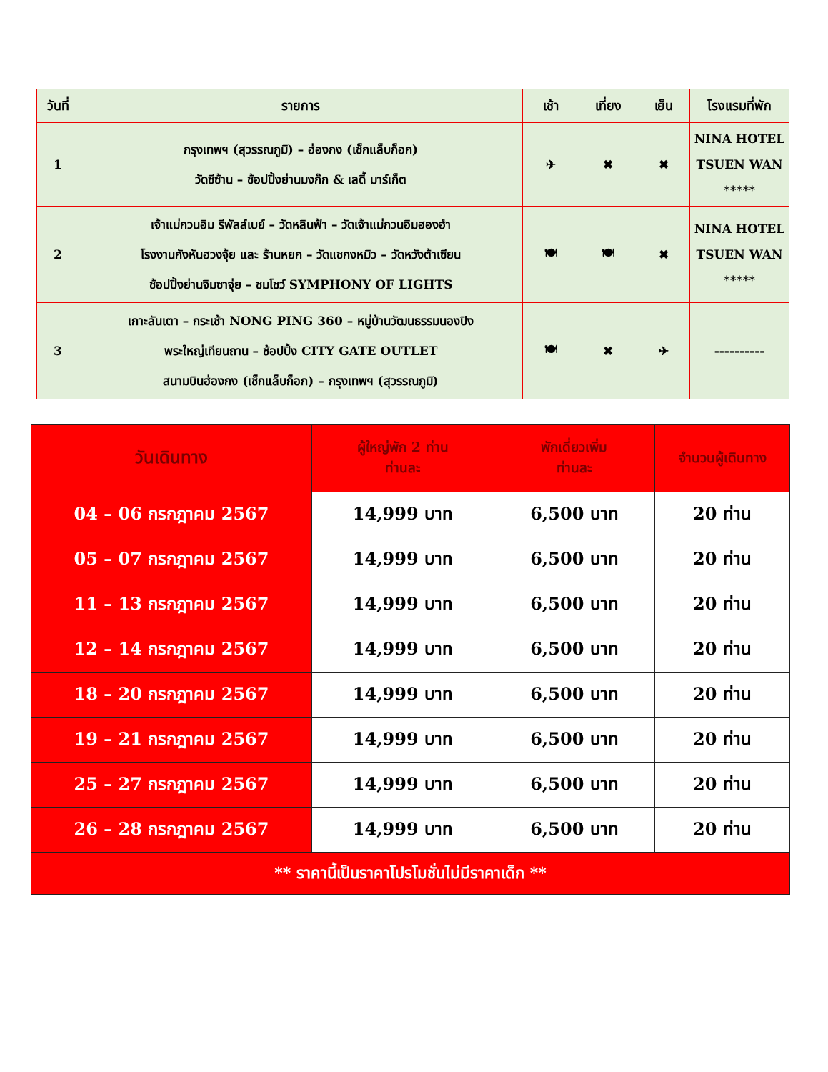| วันที่ | รายการ | เช้า | เที่ยง | เย็น | โรงแรมที่พัก |
| --- | --- | --- | --- | --- | --- |
| 1 | กรุงเทพฯ (สุวรรณภูมิ) – ฮ่องกง (เช็กแล็บก็อก) วัดซีซ้าน – ช้อปปิ้งย่านมงก๊ก & เลดี้ มาร์เก็ต | ✈ | ✖ | ✖ | NINA HOTEL TSUEN WAN ***** |
| 2 | เจ้าแม่กวนอิม รีพัลส์เบย์ – วัดหลินฟ้า – วัดเจ้าแม่กวนอิมฮองฮำ โรงงานกังหันฮวงจุ้ย และ ร้านหยก – วัดแชกงหมิว – วัดหวังต้าเซียน ช้อปปิ้งย่านจิมซาจุ่ย – ชมโชว์ SYMPHONY OF LIGHTS | 🍽 | 🍽 | ✖ | NINA HOTEL TSUEN WAN ***** |
| 3 | เกาะลันเตา – กระเช้า NONG PING 360 – หมู่บ้านวัฒนธรรมนองปิง พระใหญ่เทียนถาน – ช้อปปิ้ง CITY GATE OUTLET สนามบินฮ่องกง (เช็กแล็บก็อก) – กรุงเทพฯ (สุวรรณภูมิ) | 🍽 | ✖ | ✈ | ---------- |
| วันเดินทาง | ผู้ใหญ่พัก 2 ท่าน ท่านละ | พักเดี่ยวเพิ่ม ท่านละ | จำนวนผู้เดินทาง |
| --- | --- | --- | --- |
| 04 – 06 กรกฎาคม 2567 | 14,999 บาท | 6,500 บาท | 20 ท่าน |
| 05 – 07 กรกฎาคม 2567 | 14,999 บาท | 6,500 บาท | 20 ท่าน |
| 11 – 13 กรกฎาคม 2567 | 14,999 บาท | 6,500 บาท | 20 ท่าน |
| 12 – 14 กรกฎาคม 2567 | 14,999 บาท | 6,500 บาท | 20 ท่าน |
| 18 – 20 กรกฎาคม 2567 | 14,999 บาท | 6,500 บาท | 20 ท่าน |
| 19 – 21 กรกฎาคม 2567 | 14,999 บาท | 6,500 บาท | 20 ท่าน |
| 25 – 27 กรกฎาคม 2567 | 14,999 บาท | 6,500 บาท | 20 ท่าน |
| 26 – 28 กรกฎาคม 2567 | 14,999 บาท | 6,500 บาท | 20 ท่าน |
| ** ราคานี้เป็นราคาโปรโมชั่นไม่มีราคาเด็ก ** | | | |